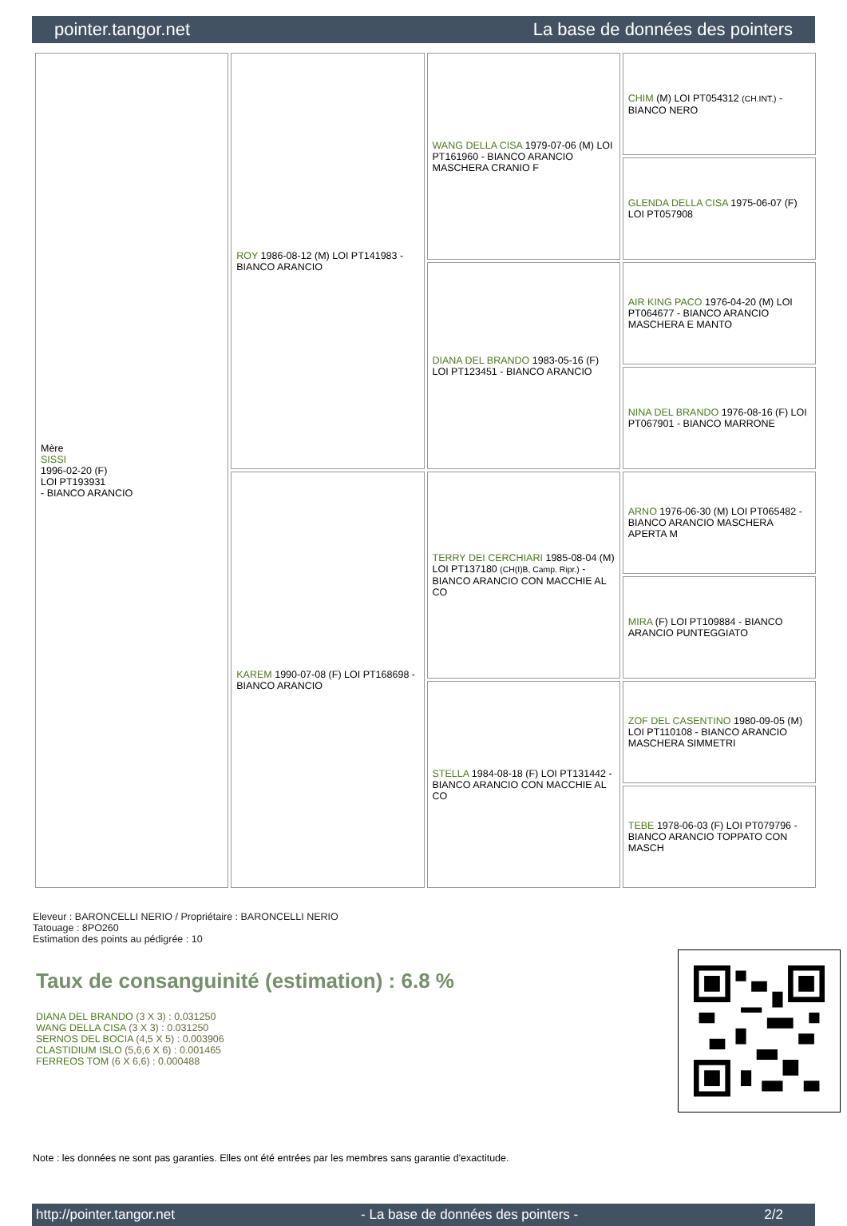pointer.tangor.net La base de données des pointers
| Mère SISSI 1996-02-20 (F) LOI PT193931 - BIANCO ARANCIO | ROY 1986-08-12 (M) LOI PT141983 - BIANCO ARANCIO | WANG DELLA CISA 1979-07-06 (M) LOI PT161960 - BIANCO ARANCIO MASCHERA CRANIO F | CHIM (M) LOI PT054312 (CH.INT.) - BIANCO NERO |
| | | | GLENDA DELLA CISA 1975-06-07 (F) LOI PT057908 |
| | | DIANA DEL BRANDO 1983-05-16 (F) LOI PT123451 - BIANCO ARANCIO | AIR KING PACO 1976-04-20 (M) LOI PT064677 - BIANCO ARANCIO MASCHERA E MANTO |
| | | | NINA DEL BRANDO 1976-08-16 (F) LOI PT067901 - BIANCO MARRONE |
| | KAREM 1990-07-08 (F) LOI PT168698 - BIANCO ARANCIO | TERRY DEI CERCHIARI 1985-08-04 (M) LOI PT137180 (CH(I)B, Camp. Ripr.) - BIANCO ARANCIO CON MACCHIE AL CO | ARNO 1976-06-30 (M) LOI PT065482 - BIANCO ARANCIO MASCHERA APERTA M |
| | | | MIRA (F) LOI PT109884 - BIANCO ARANCIO PUNTEGGIATO |
| | | STELLA 1984-08-18 (F) LOI PT131442 - BIANCO ARANCIO CON MACCHIE AL CO | ZOF DEL CASENTINO 1980-09-05 (M) LOI PT110108 - BIANCO ARANCIO MASCHERA SIMMETRI |
| | | | TEBE 1978-06-03 (F) LOI PT079796 - BIANCO ARANCIO TOPPATO CON MASCH |
Eleveur : BARONCELLI NERIO / Propriétaire : BARONCELLI NERIO
Tatouage : 8PO260
Estimation des points au pédigrée : 10
Taux de consanguinité (estimation) : 6.8 %
DIANA DEL BRANDO (3 X 3) : 0.031250
WANG DELLA CISA (3 X 3) : 0.031250
SERNOS DEL BOCIA (4,5 X 5) : 0.003906
CLASTIDIUM ISLO (5,6,6 X 6) : 0.001465
FERREOS TOM (6 X 6,6) : 0.000488
Note : les données ne sont pas garanties. Elles ont été entrées par les membres sans garantie d'exactitude.
http://pointer.tangor.net - La base de données des pointers - 2/2